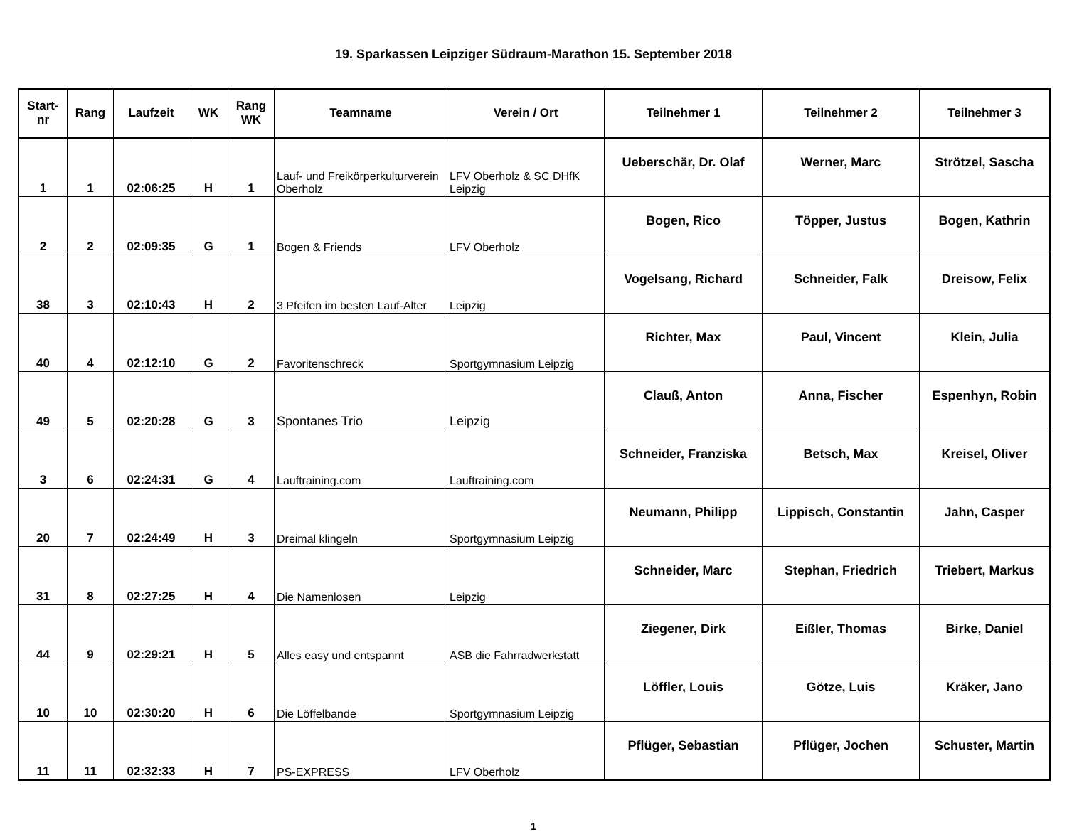19. Sparkassen Leipziger Südraum-Marathon 15. September 2018
| Start- nr | Rang | Laufzeit | WK | Rang WK | Teamname | Verein / Ort | Teilnehmer 1 | Teilnehmer 2 | Teilnehmer 3 |
| --- | --- | --- | --- | --- | --- | --- | --- | --- | --- |
| 1 | 1 | 02:06:25 | H | 1 | Lauf- und Freikörperkulturverein Oberholz | LFV Oberholz & SC DHfK Leipzig | Ueberschär, Dr. Olaf | Werner, Marc | Strötzel, Sascha |
| 2 | 2 | 02:09:35 | G | 1 | Bogen & Friends | LFV Oberholz | Bogen, Rico | Töpper, Justus | Bogen, Kathrin |
| 38 | 3 | 02:10:43 | H | 2 | 3 Pfeifen im besten Lauf-Alter | Leipzig | Vogelsang, Richard | Schneider, Falk | Dreisow, Felix |
| 40 | 4 | 02:12:10 | G | 2 | Favoritenschreck | Sportgymnasium Leipzig | Richter, Max | Paul, Vincent | Klein, Julia |
| 49 | 5 | 02:20:28 | G | 3 | Spontanes Trio | Leipzig | Clauß, Anton | Anna, Fischer | Espenhyn, Robin |
| 3 | 6 | 02:24:31 | G | 4 | Lauftraining.com | Lauftraining.com | Schneider, Franziska | Betsch, Max | Kreisel, Oliver |
| 20 | 7 | 02:24:49 | H | 3 | Dreimal klingeln | Sportgymnasium Leipzig | Neumann, Philipp | Lippisch, Constantin | Jahn, Casper |
| 31 | 8 | 02:27:25 | H | 4 | Die Namenlosen | Leipzig | Schneider, Marc | Stephan, Friedrich | Triebert, Markus |
| 44 | 9 | 02:29:21 | H | 5 | Alles easy und entspannt | ASB die Fahrradwerkstatt | Ziegener, Dirk | Eißler, Thomas | Birke, Daniel |
| 10 | 10 | 02:30:20 | H | 6 | Die Löffelbande | Sportgymnasium Leipzig | Löffler, Louis | Götze, Luis | Kräker, Jano |
| 11 | 11 | 02:32:33 | H | 7 | PS-EXPRESS | LFV Oberholz | Pflüger, Sebastian | Pflüger, Jochen | Schuster, Martin |
1